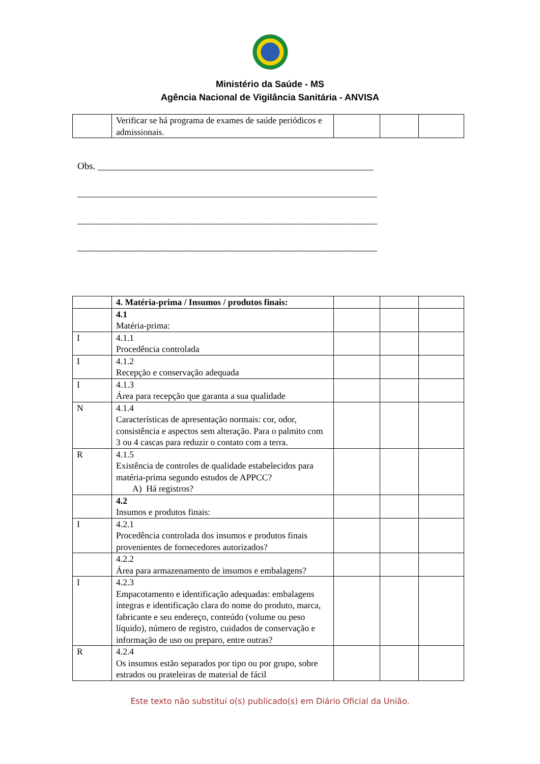Ministério da Saúde - MS
Agência Nacional de Vigilância Sanitária - ANVISA
| | Verificar se há programa de exames de saúde periódicos e admissionais. | | | |
Obs. _________________________________________________________
______________________________________________________________
______________________________________________________________
______________________________________________________________
| | 4. Matéria-prima / Insumos / produtos finais: | | | |
| | 4.1 Matéria-prima: | | | |
| I | 4.1.1 Procedência controlada | | | |
| I | 4.1.2 Recepção e conservação adequada | | | |
| I | 4.1.3 Área para recepção que garanta a sua qualidade | | | |
| N | 4.1.4 Características de apresentação normais: cor, odor, consistência e aspectos sem alteração. Para o palmito com 3 ou 4 cascas para reduzir o contato com a terra. | | | |
| R | 4.1.5 Existência de controles de qualidade estabelecidos para matéria-prima segundo estudos de APPCC? A) Há registros? | | | |
| | 4.2 Insumos e produtos finais: | | | |
| I | 4.2.1 Procedência controlada dos insumos e produtos finais provenientes de fornecedores autorizados? | | | |
| | 4.2.2 Área para armazenamento de insumos e embalagens? | | | |
| I | 4.2.3 Empacotamento e identificação adequadas: embalagens íntegras e identificação clara do nome do produto, marca, fabricante e seu endereço, conteúdo (volume ou peso líquido), número de registro, cuidados de conservação e informação de uso ou preparo, entre outras? | | | |
| R | 4.2.4 Os insumos estão separados por tipo ou por grupo, sobre estrados ou prateleiras de material de fácil | | | |
Este texto não substitui o(s) publicado(s) em Diário Oficial da União.